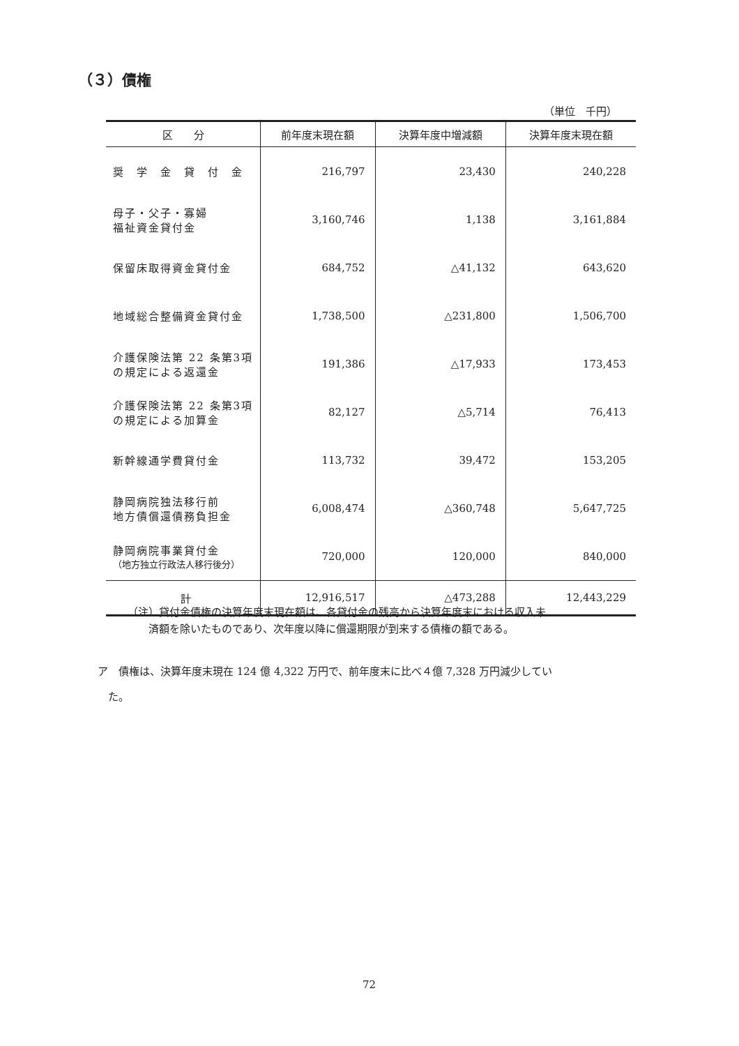（３）債権
（単位　千円）
| 区 分 | 前年度末現在額 | 決算年度中増減額 | 決算年度末現在額 |
| --- | --- | --- | --- |
| 奨 学 金 貸 付 金 | 216,797 | 23,430 | 240,228 |
| 母子・父子・寡婦 福祉資金貸付金 | 3,160,746 | 1,138 | 3,161,884 |
| 保留床取得資金貸付金 | 684,752 | △41,132 | 643,620 |
| 地域総合整備資金貸付金 | 1,738,500 | △231,800 | 1,506,700 |
| 介護保険法第 22 条第3項 の規定による返還金 | 191,386 | △17,933 | 173,453 |
| 介護保険法第 22 条第3項 の規定による加算金 | 82,127 | △5,714 | 76,413 |
| 新幹線通学費貸付金 | 113,732 | 39,472 | 153,205 |
| 静岡病院独法移行前 地方債償還債務負担金 | 6,008,474 | △360,748 | 5,647,725 |
| 静岡病院事業貸付金 （地方独立行政法人移行後分） | 720,000 | 120,000 | 840,000 |
| 計 | 12,916,517 | △473,288 | 12,443,229 |
（注）貸付金債権の決算年度末現在額は、各貸付金の残高から決算年度末における収入未
　　済額を除いたものであり、次年度以降に償還期限が到来する債権の額である。
ア　債権は、決算年度末現在 124 億 4,322 万円で、前年度末に比べ４億 7,328 万円減少してい
　た。
72